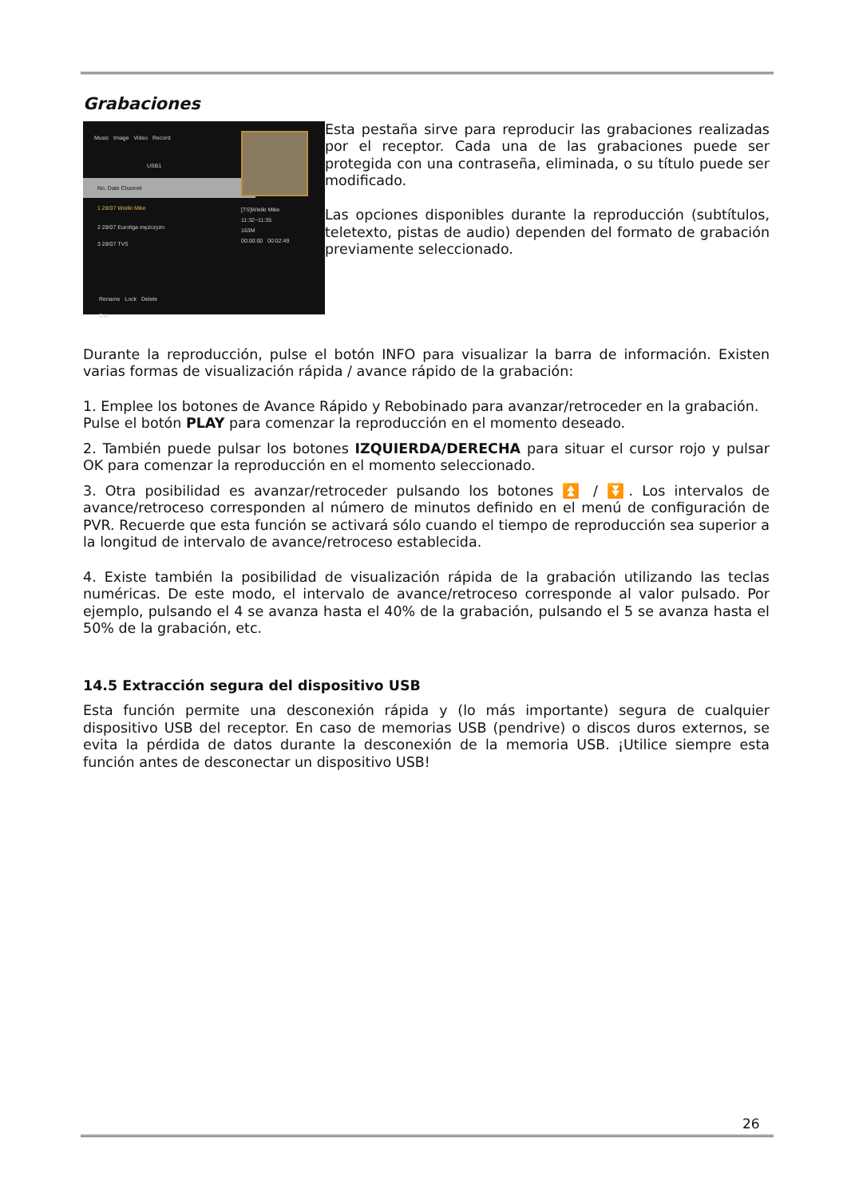Grabaciones
Music Image Video Record
USB1
No. Date Channel
1 28/07 Wielki Mike
2 28/07 Euroliga mężczyzn
3 28/07 TVS
[TS]Wielki Mike
11:32~11:35
163M
00:00:00 00:02:49
Rename Lock Delete
Exit
Esta pestaña sirve para reproducir las grabaciones realizadas por el receptor. Cada una de las grabaciones puede ser protegida con una contraseña, eliminada, o su título puede ser modificado.
Las opciones disponibles durante la reproducción (subtítulos, teletexto, pistas de audio) dependen del formato de grabación previamente seleccionado.
Durante la reproducción, pulse el botón INFO para visualizar la barra de información. Existen varias formas de visualización rápida / avance rápido de la grabación:
1. Emplee los botones de Avance Rápido y Rebobinado para avanzar/retroceder en la grabación. Pulse el botón PLAY para comenzar la reproducción en el momento deseado.
2. También puede pulsar los botones IZQUIERDA/DERECHA para situar el cursor rojo y pulsar OK para comenzar la reproducción en el momento seleccionado.
3. Otra posibilidad es avanzar/retroceder pulsando los botones ⏫ / ⏬. Los intervalos de avance/retroceso corresponden al número de minutos definido en el menú de configuración de PVR. Recuerde que esta función se activará sólo cuando el tiempo de reproducción sea superior a la longitud de intervalo de avance/retroceso establecida.
4. Existe también la posibilidad de visualización rápida de la grabación utilizando las teclas numéricas. De este modo, el intervalo de avance/retroceso corresponde al valor pulsado. Por ejemplo, pulsando el 4 se avanza hasta el 40% de la grabación, pulsando el 5 se avanza hasta el 50% de la grabación, etc.
14.5 Extracción segura del dispositivo USB
Esta función permite una desconexión rápida y (lo más importante) segura de cualquier dispositivo USB del receptor. En caso de memorias USB (pendrive) o discos duros externos, se evita la pérdida de datos durante la desconexión de la memoria USB. ¡Utilice siempre esta función antes de desconectar un dispositivo USB!
26